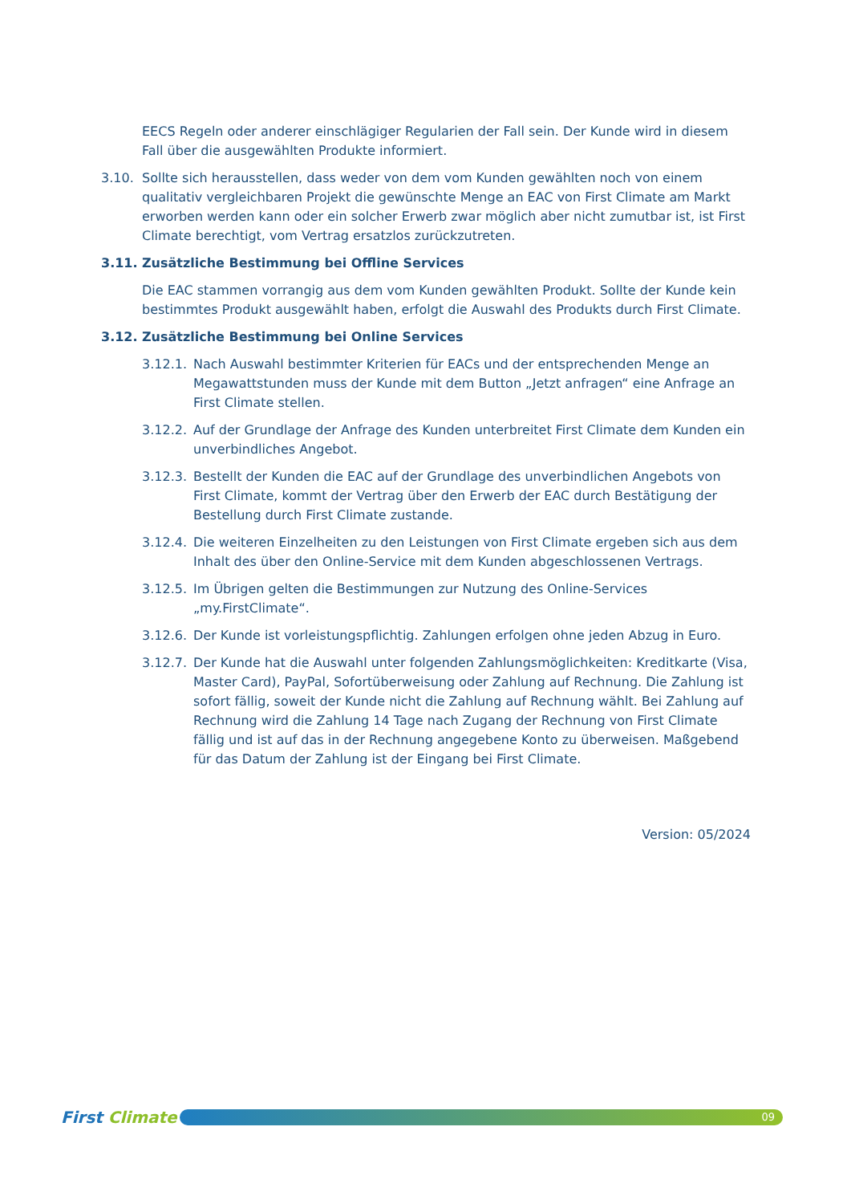EECS Regeln oder anderer einschlägiger Regularien der Fall sein. Der Kunde wird in diesem Fall über die ausgewählten Produkte informiert.
3.10. Sollte sich herausstellen, dass weder von dem vom Kunden gewählten noch von einem qualitativ vergleichbaren Projekt die gewünschte Menge an EAC von First Climate am Markt erworben werden kann oder ein solcher Erwerb zwar möglich aber nicht zumutbar ist, ist First Climate berechtigt, vom Vertrag ersatzlos zurückzutreten.
3.11. Zusätzliche Bestimmung bei Offline Services
Die EAC stammen vorrangig aus dem vom Kunden gewählten Produkt. Sollte der Kunde kein bestimmtes Produkt ausgewählt haben, erfolgt die Auswahl des Produkts durch First Climate.
3.12. Zusätzliche Bestimmung bei Online Services
3.12.1.
Nach Auswahl bestimmter Kriterien für EACs und der entsprechenden Menge an Megawattstunden muss der Kunde mit dem Button „Jetzt anfragen“ eine Anfrage an First Climate stellen.
3.12.2.
Auf der Grundlage der Anfrage des Kunden unterbreitet First Climate dem Kunden ein unverbindliches Angebot.
3.12.3.
Bestellt der Kunden die EAC auf der Grundlage des unverbindlichen Angebots von First Climate, kommt der Vertrag über den Erwerb der EAC durch Bestätigung der Bestellung durch First Climate zustande.
3.12.4.
Die weiteren Einzelheiten zu den Leistungen von First Climate ergeben sich aus dem Inhalt des über den Online-Service mit dem Kunden abgeschlossenen Vertrags.
3.12.5.
Im Übrigen gelten die Bestimmungen zur Nutzung des Online-Services „my.FirstClimate“.
3.12.6.
Der Kunde ist vorleistungspflichtig. Zahlungen erfolgen ohne jeden Abzug in Euro.
3.12.7.
Der Kunde hat die Auswahl unter folgenden Zahlungsmöglichkeiten: Kreditkarte (Visa, Master Card), PayPal, Sofortüberweisung oder Zahlung auf Rechnung. Die Zahlung ist sofort fällig, soweit der Kunde nicht die Zahlung auf Rechnung wählt. Bei Zahlung auf Rechnung wird die Zahlung 14 Tage nach Zugang der Rechnung von First Climate fällig und ist auf das in der Rechnung angegebene Konto zu überweisen. Maßgebend für das Datum der Zahlung ist der Eingang bei First Climate.
Version: 05/2024
First Climate
09